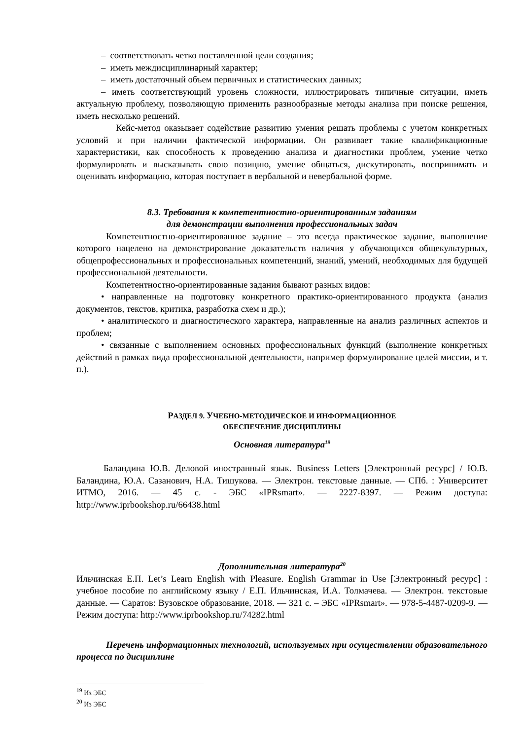– соответствовать четко поставленной цели создания;
– иметь междисциплинарный характер;
– иметь достаточный объем первичных и статистических данных;
– иметь соответствующий уровень сложности, иллюстрировать типичные ситуации, иметь актуальную проблему, позволяющую применить разнообразные методы анализа при поиске решения, иметь несколько решений.
Кейс-метод оказывает содействие развитию умения решать проблемы с учетом конкретных условий и при наличии фактической информации. Он развивает такие квалификационные характеристики, как способность к проведению анализа и диагностики проблем, умение четко формулировать и высказывать свою позицию, умение общаться, дискутировать, воспринимать и оценивать информацию, которая поступает в вербальной и невербальной форме.
8.3. Требования к компетентностно-ориентированным заданиям
для демонстрации выполнения профессиональных задач
Компетентностно-ориентированное задание – это всегда практическое задание, выполнение которого нацелено на демонстрирование доказательств наличия у обучающихся общекультурных, общепрофессиональных и профессиональных компетенций, знаний, умений, необходимых для будущей профессиональной деятельности.
Компетентностно-ориентированные задания бывают разных видов:
• направленные на подготовку конкретного практико-ориентированного продукта (анализ документов, текстов, критика, разработка схем и др.);
• аналитического и диагностического характера, направленные на анализ различных аспектов и проблем;
• связанные с выполнением основных профессиональных функций (выполнение конкретных действий в рамках вида профессиональной деятельности, например формулирование целей миссии, и т. п.).
РАЗДЕЛ 9. УЧЕБНО-МЕТОДИЧЕСКОЕ И ИНФОРМАЦИОННОЕ
ОБЕСПЕЧЕНИЕ ДИСЦИПЛИНЫ
Основная литература<sup>19</sup>
Баландина Ю.В. Деловой иностранный язык. Business Letters [Электронный ресурс] / Ю.В. Баландина, Ю.А. Сазанович, Н.А. Тишукова. — Электрон. текстовые данные. — СПб. : Университет ИТМО, 2016. — 45 с. - ЭБС «IPRsmart». — 2227-8397. — Режим доступа: http://www.iprbookshop.ru/66438.html
Дополнительная литература<sup>20</sup>
Ильчинская Е.П. Let’s Learn English with Pleasure. English Grammar in Use [Электронный ресурс] : учебное пособие по английскому языку / Е.П. Ильчинская, И.А. Толмачева. — Электрон. текстовые данные. — Саратов: Вузовское образование, 2018. — 321 с. – ЭБС «IPRsmart». — 978-5-4487-0209-9. — Режим доступа: http://www.iprbookshop.ru/74282.html
Перечень информационных технологий, используемых при осуществлении образовательного процесса по дисциплине
<sup>19</sup> Из ЭБС
<sup>20</sup> Из ЭБС